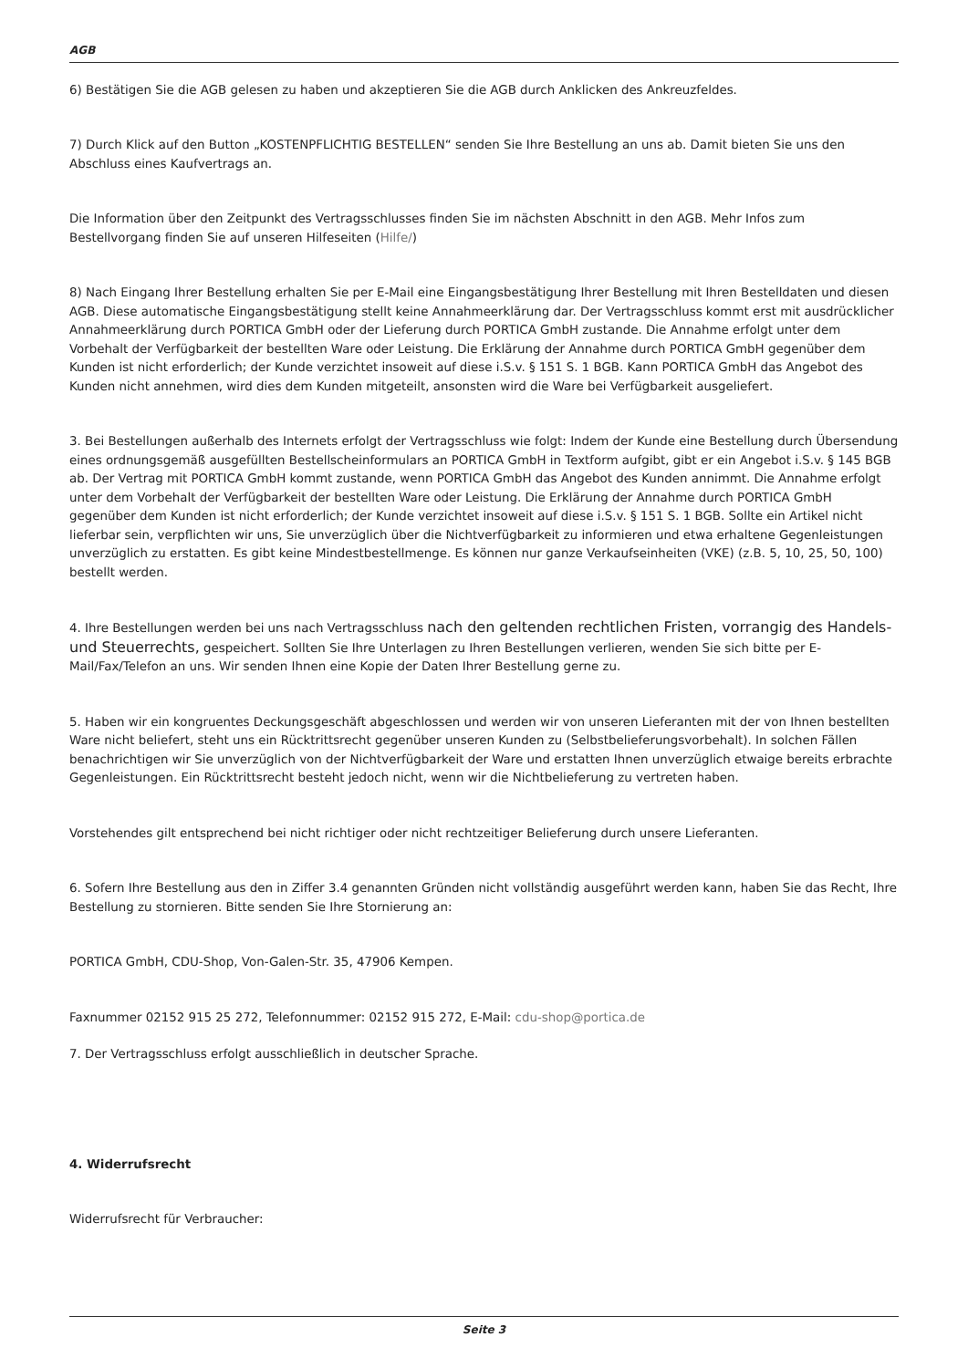AGB
6) Bestätigen Sie die AGB gelesen zu haben und akzeptieren Sie die AGB durch Anklicken des Ankreuzfeldes.
7) Durch Klick auf den Button „KOSTENPFLICHTIG BESTELLEN“ senden Sie Ihre Bestellung an uns ab. Damit bieten Sie uns den Abschluss eines Kaufvertrags an.
Die Information über den Zeitpunkt des Vertragsschlusses finden Sie im nächsten Abschnitt in den AGB. Mehr Infos zum Bestellvorgang finden Sie auf unseren Hilfeseiten (Hilfe/)
8) Nach Eingang Ihrer Bestellung erhalten Sie per E-Mail eine Eingangsbestätigung Ihrer Bestellung mit Ihren Bestelldaten und diesen AGB. Diese automatische Eingangsbestätigung stellt keine Annahmeerklärung dar. Der Vertragsschluss kommt erst mit ausdrücklicher Annahmeerklärung durch PORTICA GmbH oder der Lieferung durch PORTICA GmbH zustande. Die Annahme erfolgt unter dem Vorbehalt der Verfügbarkeit der bestellten Ware oder Leistung. Die Erklärung der Annahme durch PORTICA GmbH gegenüber dem Kunden ist nicht erforderlich; der Kunde verzichtet insoweit auf diese i.S.v. § 151 S. 1 BGB. Kann PORTICA GmbH das Angebot des Kunden nicht annehmen, wird dies dem Kunden mitgeteilt, ansonsten wird die Ware bei Verfügbarkeit ausgeliefert.
3. Bei Bestellungen außerhalb des Internets erfolgt der Vertragsschluss wie folgt: Indem der Kunde eine Bestellung durch Übersendung eines ordnungsgemäß ausgefüllten Bestellscheinformulars an PORTICA GmbH in Textform aufgibt, gibt er ein Angebot i.S.v. § 145 BGB ab. Der Vertrag mit PORTICA GmbH kommt zustande, wenn PORTICA GmbH das Angebot des Kunden annimmt. Die Annahme erfolgt unter dem Vorbehalt der Verfügbarkeit der bestellten Ware oder Leistung. Die Erklärung der Annahme durch PORTICA GmbH gegenüber dem Kunden ist nicht erforderlich; der Kunde verzichtet insoweit auf diese i.S.v. § 151 S. 1 BGB. Sollte ein Artikel nicht lieferbar sein, verpflichten wir uns, Sie unverzüglich über die Nichtverfügbarkeit zu informieren und etwa erhaltene Gegenleistungen unverzüglich zu erstatten. Es gibt keine Mindestbestellmenge. Es können nur ganze Verkaufseinheiten (VKE) (z.B. 5, 10, 25, 50, 100) bestellt werden.
4. Ihre Bestellungen werden bei uns nach Vertragsschluss nach den geltenden rechtlichen Fristen, vorrangig des Handels- und Steuerrechts, gespeichert. Sollten Sie Ihre Unterlagen zu Ihren Bestellungen verlieren, wenden Sie sich bitte per E-Mail/Fax/Telefon an uns. Wir senden Ihnen eine Kopie der Daten Ihrer Bestellung gerne zu.
5. Haben wir ein kongruentes Deckungsgeschäft abgeschlossen und werden wir von unseren Lieferanten mit der von Ihnen bestellten Ware nicht beliefert, steht uns ein Rücktrittsrecht gegenüber unseren Kunden zu (Selbstbelieferungsvorbehalt). In solchen Fällen benachrichtigen wir Sie unverzüglich von der Nichtverfügbarkeit der Ware und erstatten Ihnen unverzüglich etwaige bereits erbrachte Gegenleistungen. Ein Rücktrittsrecht besteht jedoch nicht, wenn wir die Nichtbelieferung zu vertreten haben.
Vorstehendes gilt entsprechend bei nicht richtiger oder nicht rechtzeitiger Belieferung durch unsere Lieferanten.
6. Sofern Ihre Bestellung aus den in Ziffer 3.4 genannten Gründen nicht vollständig ausgeführt werden kann, haben Sie das Recht, Ihre Bestellung zu stornieren. Bitte senden Sie Ihre Stornierung an:
PORTICA GmbH, CDU-Shop, Von-Galen-Str. 35, 47906 Kempen.
Faxnummer 02152 915 25 272, Telefonnummer: 02152 915 272, E-Mail: cdu-shop@portica.de
7. Der Vertragsschluss erfolgt ausschließlich in deutscher Sprache.
4. Widerrufsrecht
Widerrufsrecht für Verbraucher:
Seite 3